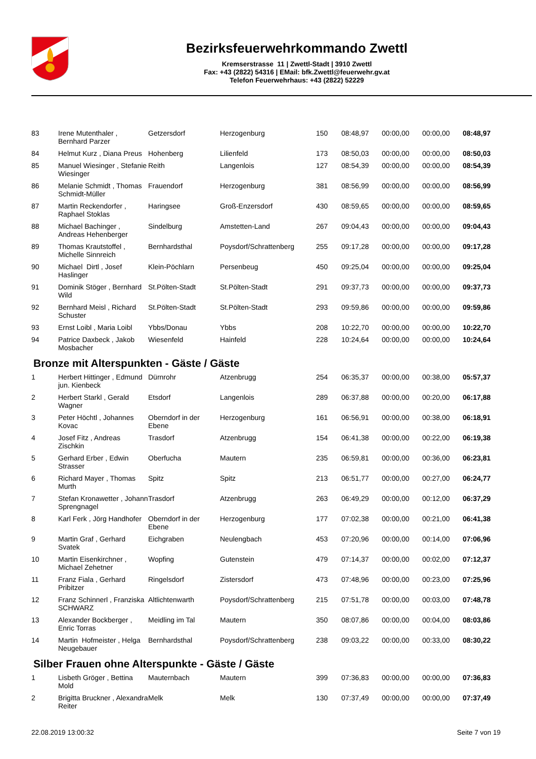Bezirksfeuerwehrkommando Zwettl
Kremserstrasse 11 | Zwettl-Stadt | 3910 Zwettl
Fax: +43 (2822) 54316 | EMail: bfk.Zwettl@feuerwehr.gv.at
Telefon Feuerwehrhaus: +43 (2822) 52229
| 83 | Irene Mutenthaler , Bernhard Parzer | Getzersdorf | Herzogenburg | 150 | 08:48,97 | 00:00,00 | 00:00,00 | 08:48,97 |
| 84 | Helmut Kurz , Diana Preus | Hohenberg | Lilienfeld | 173 | 08:50,03 | 00:00,00 | 00:00,00 | 08:50,03 |
| 85 | Manuel Wiesinger , Stefanie Wiesinger | Reith | Langenlois | 127 | 08:54,39 | 00:00,00 | 00:00,00 | 08:54,39 |
| 86 | Melanie Schmidt , Thomas Schmidt-Müller | Frauendorf | Herzogenburg | 381 | 08:56,99 | 00:00,00 | 00:00,00 | 08:56,99 |
| 87 | Martin Reckendorfer , Raphael Stoklas | Haringsee | Groß-Enzersdorf | 430 | 08:59,65 | 00:00,00 | 00:00,00 | 08:59,65 |
| 88 | Michael Bachinger , Andreas Hehenberger | Sindelburg | Amstetten-Land | 267 | 09:04,43 | 00:00,00 | 00:00,00 | 09:04,43 |
| 89 | Thomas Krautstoffel , Michelle Sinnreich | Bernhardsthal | Poysdorf/Schrattenberg | 255 | 09:17,28 | 00:00,00 | 00:00,00 | 09:17,28 |
| 90 | Michael Dirtl , Josef Haslinger | Klein-Pöchlarn | Persenbeug | 450 | 09:25,04 | 00:00,00 | 00:00,00 | 09:25,04 |
| 91 | Dominik Stöger , Bernhard Wild | St.Pölten-Stadt | St.Pölten-Stadt | 291 | 09:37,73 | 00:00,00 | 00:00,00 | 09:37,73 |
| 92 | Bernhard Meisl , Richard Schuster | St.Pölten-Stadt | St.Pölten-Stadt | 293 | 09:59,86 | 00:00,00 | 00:00,00 | 09:59,86 |
| 93 | Ernst Loibl , Maria Loibl | Ybbs/Donau | Ybbs | 208 | 10:22,70 | 00:00,00 | 00:00,00 | 10:22,70 |
| 94 | Patrice Daxbeck , Jakob Mosbacher | Wiesenfeld | Hainfeld | 228 | 10:24,64 | 00:00,00 | 00:00,00 | 10:24,64 |
Bronze mit Alterspunkten - Gäste / Gäste
| 1 | Herbert Hittinger , Edmund jun. Kienbeck | Dürnrohr | Atzenbrugg | 254 | 06:35,37 | 00:00,00 | 00:38,00 | 05:57,37 |
| 2 | Herbert Starkl , Gerald Wagner | Etsdorf | Langenlois | 289 | 06:37,88 | 00:00,00 | 00:20,00 | 06:17,88 |
| 3 | Peter Höchtl , Johannes Kovac | Oberndorf in der Ebene | Herzogenburg | 161 | 06:56,91 | 00:00,00 | 00:38,00 | 06:18,91 |
| 4 | Josef Fitz , Andreas Zischkin | Trasdorf | Atzenbrugg | 154 | 06:41,38 | 00:00,00 | 00:22,00 | 06:19,38 |
| 5 | Gerhard Erber , Edwin Strasser | Oberfucha | Mautern | 235 | 06:59,81 | 00:00,00 | 00:36,00 | 06:23,81 |
| 6 | Richard Mayer , Thomas Murth | Spitz | Spitz | 213 | 06:51,77 | 00:00,00 | 00:27,00 | 06:24,77 |
| 7 | Stefan Kronawetter , Johann Sprengnagel | Trasdorf | Atzenbrugg | 263 | 06:49,29 | 00:00,00 | 00:12,00 | 06:37,29 |
| 8 | Karl Ferk , Jörg Handhofer | Oberndorf in der Ebene | Herzogenburg | 177 | 07:02,38 | 00:00,00 | 00:21,00 | 06:41,38 |
| 9 | Martin Graf , Gerhard Svatek | Eichgraben | Neulengbach | 453 | 07:20,96 | 00:00,00 | 00:14,00 | 07:06,96 |
| 10 | Martin Eisenkirchner , Michael Zehetner | Wopfing | Gutenstein | 479 | 07:14,37 | 00:00,00 | 00:02,00 | 07:12,37 |
| 11 | Franz Fiala , Gerhard Pribitzer | Ringelsdorf | Zistersdorf | 473 | 07:48,96 | 00:00,00 | 00:23,00 | 07:25,96 |
| 12 | Franz Schinnerl , Franziska SCHWARZ | Altlichtenwarth | Poysdorf/Schrattenberg | 215 | 07:51,78 | 00:00,00 | 00:03,00 | 07:48,78 |
| 13 | Alexander Bockberger , Enric Torras | Meidling im Tal | Mautern | 350 | 08:07,86 | 00:00,00 | 00:04,00 | 08:03,86 |
| 14 | Martin Hofmeister , Helga Neugebauer | Bernhardsthal | Poysdorf/Schrattenberg | 238 | 09:03,22 | 00:00,00 | 00:33,00 | 08:30,22 |
Silber Frauen ohne Alterspunkte - Gäste / Gäste
| 1 | Lisbeth Gröger , Bettina Mold | Mauternbach | Mautern | 399 | 07:36,83 | 00:00,00 | 00:00,00 | 07:36,83 |
| 2 | Brigitta Bruckner , Alexandra Reiter | Melk | Melk | 130 | 07:37,49 | 00:00,00 | 00:00,00 | 07:37,49 |
22.08.2019 13:00:32 Seite 7 von 19